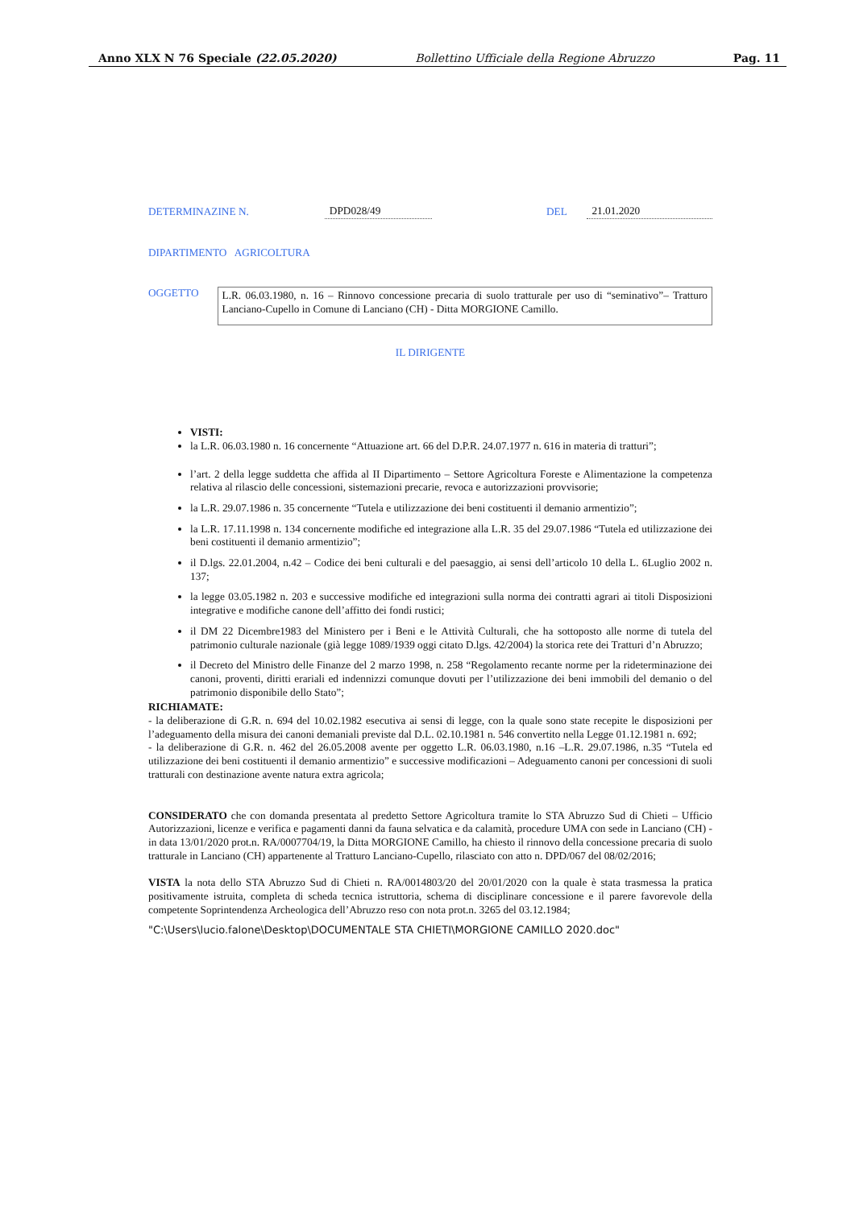Anno XLX N 76 Speciale (22.05.2020) Bollettino Ufficiale della Regione Abruzzo Pag. 11
DETERMINAZINE N. DPD028/49 DEL 21.01.2020
DIPARTIMENTO AGRICOLTURA
OGGETTO
L.R. 06.03.1980, n. 16 – Rinnovo concessione precaria di suolo tratturale per uso di “seminativo”– Tratturo Lanciano-Cupello in Comune di Lanciano (CH) - Ditta MORGIONE Camillo.
IL DIRIGENTE
VISTI:
la L.R. 06.03.1980 n. 16 concernente “Attuazione art. 66 del D.P.R. 24.07.1977 n. 616 in materia di tratturi”;
l’art. 2 della legge suddetta che affida al II Dipartimento – Settore Agricoltura Foreste e Alimentazione la competenza relativa al rilascio delle concessioni, sistemazioni precarie, revoca e autorizzazioni provvisorie;
la L.R. 29.07.1986 n. 35 concernente “Tutela e utilizzazione dei beni costituenti il demanio armentizio”;
la L.R. 17.11.1998 n. 134 concernente modifiche ed integrazione alla L.R. 35 del 29.07.1986 “Tutela ed utilizzazione dei beni costituenti il demanio armentizio”;
il D.lgs. 22.01.2004, n.42 – Codice dei beni culturali e del paesaggio, ai sensi dell’articolo 10 della L. 6Luglio 2002 n. 137;
la legge 03.05.1982 n. 203 e successive modifiche ed integrazioni sulla norma dei contratti agrari ai titoli Disposizioni integrative e modifiche canone dell’affitto dei fondi rustici;
il DM 22 Dicembre1983 del Ministero per i Beni e le Attività Culturali, che ha sottoposto alle norme di tutela del patrimonio culturale nazionale (già legge 1089/1939 oggi citato D.lgs. 42/2004) la storica rete dei Tratturi d’n Abruzzo;
il Decreto del Ministro delle Finanze del 2 marzo 1998, n. 258 “Regolamento recante norme per la rideterminazione dei canoni, proventi, diritti erariali ed indennizzi comunque dovuti per l’utilizzazione dei beni immobili del demanio o del patrimonio disponibile dello Stato”;
RICHIAMATE:
- la deliberazione di G.R. n. 694 del 10.02.1982 esecutiva ai sensi di legge, con la quale sono state recepite le disposizioni per l’adeguamento della misura dei canoni demaniali previste dal D.L. 02.10.1981 n. 546 convertito nella Legge 01.12.1981 n. 692;
- la deliberazione di G.R. n. 462 del 26.05.2008 avente per oggetto L.R. 06.03.1980, n.16 –L.R. 29.07.1986, n.35 “Tutela ed utilizzazione dei beni costituenti il demanio armentizio” e successive modificazioni – Adeguamento canoni per concessioni di suoli tratturali con destinazione avente natura extra agricola;
CONSIDERATO che con domanda presentata al predetto Settore Agricoltura tramite lo STA Abruzzo Sud di Chieti – Ufficio Autorizzazioni, licenze e verifica e pagamenti danni da fauna selvatica e da calamità, procedure UMA con sede in Lanciano (CH) - in data 13/01/2020 prot.n. RA/0007704/19, la Ditta MORGIONE Camillo, ha chiesto il rinnovo della concessione precaria di suolo tratturale in Lanciano (CH) appartenente al Tratturo Lanciano-Cupello, rilasciato con atto n. DPD/067 del 08/02/2016;
VISTA la nota dello STA Abruzzo Sud di Chieti n. RA/0014803/20 del 20/01/2020 con la quale è stata trasmessa la pratica positivamente istruita, completa di scheda tecnica istruttoria, schema di disciplinare concessione e il parere favorevole della competente Soprintendenza Archeologica dell’Abruzzo reso con nota prot.n. 3265 del 03.12.1984;
"C:\Users\lucio.falone\Desktop\DOCUMENTALE STA CHIETI\MORGIONE CAMILLO 2020.doc"